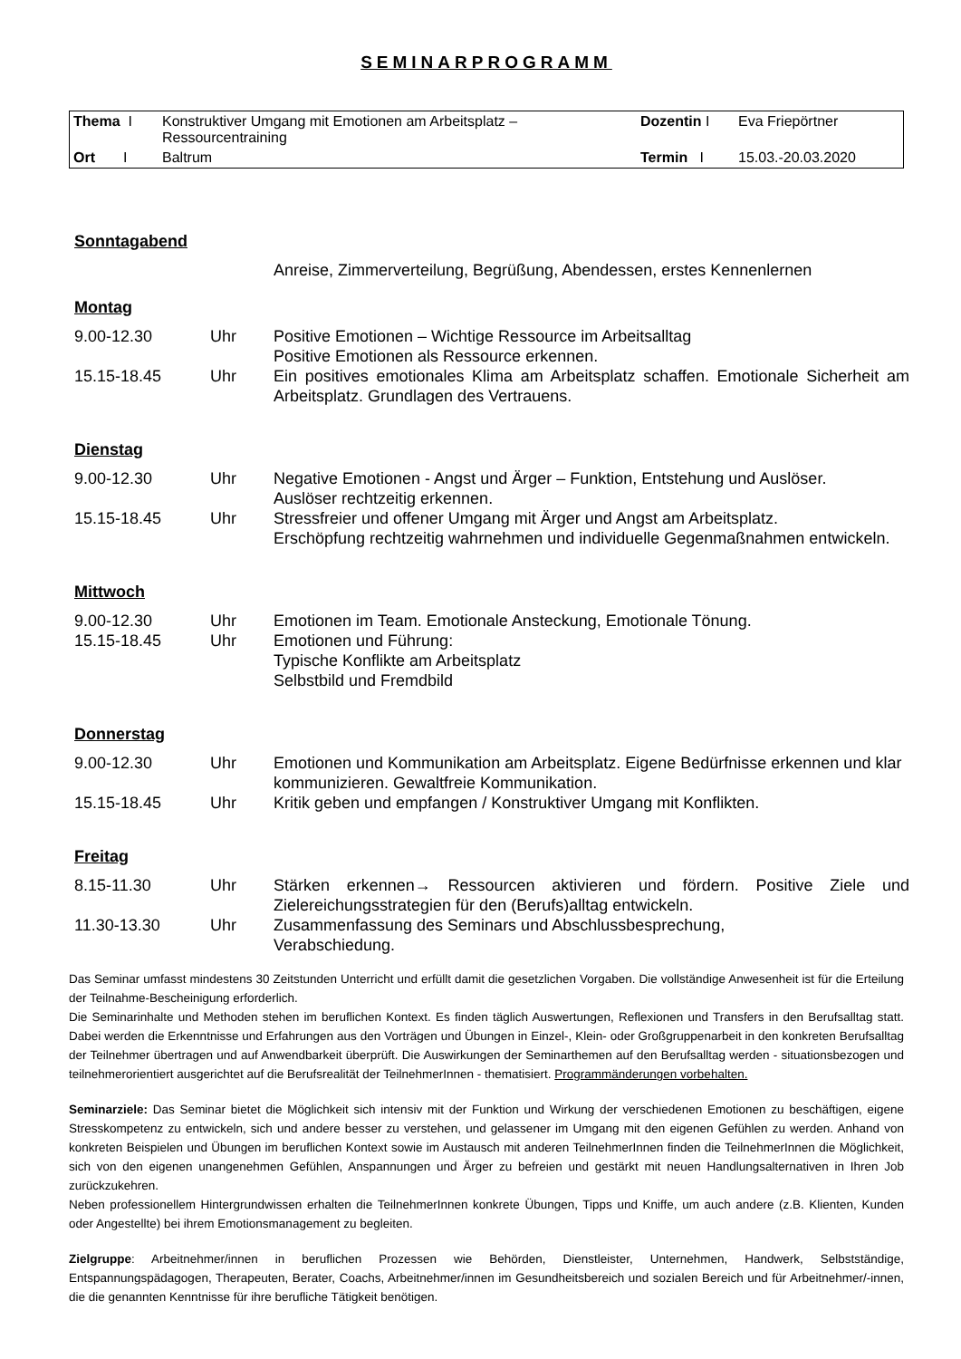SEMINARPROGRAMM
| Thema I | Konstruktiver Umgang mit Emotionen am Arbeitsplatz – Ressourcentraining | Dozentin I | Eva Friepörtner |
| Ort I | Baltrum | Termin I | 15.03.-20.03.2020 |
Sonntagabend
| | | Anreise, Zimmerverteilung, Begrüßung, Abendessen, erstes Kennenlernen |
Montag
| 9.00-12.30 | Uhr | Positive Emotionen – Wichtige Ressource im Arbeitsalltag Positive Emotionen als Ressource erkennen. |
| 15.15-18.45 | Uhr | Ein positives emotionales Klima am Arbeitsplatz schaffen. Emotionale Sicherheit am Arbeitsplatz. Grundlagen des Vertrauens. |
Dienstag
| 9.00-12.30 | Uhr | Negative Emotionen - Angst und Ärger – Funktion, Entstehung und Auslöser. Auslöser rechtzeitig erkennen. |
| 15.15-18.45 | Uhr | Stressfreier und offener Umgang mit Ärger und Angst am Arbeitsplatz. Erschöpfung rechtzeitig wahrnehmen und individuelle Gegenmaßnahmen entwickeln. |
Mittwoch
| 9.00-12.30 | Uhr | Emotionen im Team. Emotionale Ansteckung, Emotionale Tönung. |
| 15.15-18.45 | Uhr | Emotionen und Führung: Typische Konflikte am Arbeitsplatz Selbstbild und Fremdbild |
Donnerstag
| 9.00-12.30 | Uhr | Emotionen und Kommunikation am Arbeitsplatz. Eigene Bedürfnisse erkennen und klar kommunizieren. Gewaltfreie Kommunikation. |
| 15.15-18.45 | Uhr | Kritik geben und empfangen / Konstruktiver Umgang mit Konflikten. |
Freitag
| 8.15-11.30 | Uhr | Stärken erkennen→ Ressourcen aktivieren und fördern. Positive Ziele und Zielereichungsstrategien für den (Berufs)alltag entwickeln. |
| 11.30-13.30 | Uhr | Zusammenfassung des Seminars und Abschlussbesprechung, Verabschiedung. |
Das Seminar umfasst mindestens 30 Zeitstunden Unterricht und erfüllt damit die gesetzlichen Vorgaben. Die vollständige Anwesenheit ist für die Erteilung der Teilnahme-Bescheinigung erforderlich.
Die Seminarinhalte und Methoden stehen im beruflichen Kontext. Es finden täglich Auswertungen, Reflexionen und Transfers in den Berufsalltag statt. Dabei werden die Erkenntnisse und Erfahrungen aus den Vorträgen und Übungen in Einzel-, Klein- oder Großgruppenarbeit in den konkreten Berufsalltag der Teilnehmer übertragen und auf Anwendbarkeit überprüft. Die Auswirkungen der Seminarthemen auf den Berufsalltag werden - situationsbezogen und teilnehmerorientiert ausgerichtet auf die Berufsrealität der TeilnehmerInnen - thematisiert. Programmänderungen vorbehalten.
Seminarziele: Das Seminar bietet die Möglichkeit sich intensiv mit der Funktion und Wirkung der verschiedenen Emotionen zu beschäftigen, eigene Stresskompetenz zu entwickeln, sich und andere besser zu verstehen, und gelassener im Umgang mit den eigenen Gefühlen zu werden. Anhand von konkreten Beispielen und Übungen im beruflichen Kontext sowie im Austausch mit anderen TeilnehmerInnen finden die TeilnehmerInnen die Möglichkeit, sich von den eigenen unangenehmen Gefühlen, Anspannungen und Ärger zu befreien und gestärkt mit neuen Handlungsalternativen in Ihren Job zurückzukehren.
Neben professionellem Hintergrundwissen erhalten die TeilnehmerInnen konkrete Übungen, Tipps und Kniffe, um auch andere (z.B. Klienten, Kunden oder Angestellte) bei ihrem Emotionsmanagement zu begleiten.
Zielgruppe: Arbeitnehmer/innen in beruflichen Prozessen wie Behörden, Dienstleister, Unternehmen, Handwerk, Selbstständige, Entspannungspädagogen, Therapeuten, Berater, Coachs, Arbeitnehmer/innen im Gesundheitsbereich und sozialen Bereich und für Arbeitnehmer/-innen, die die genannten Kenntnisse für ihre berufliche Tätigkeit benötigen.